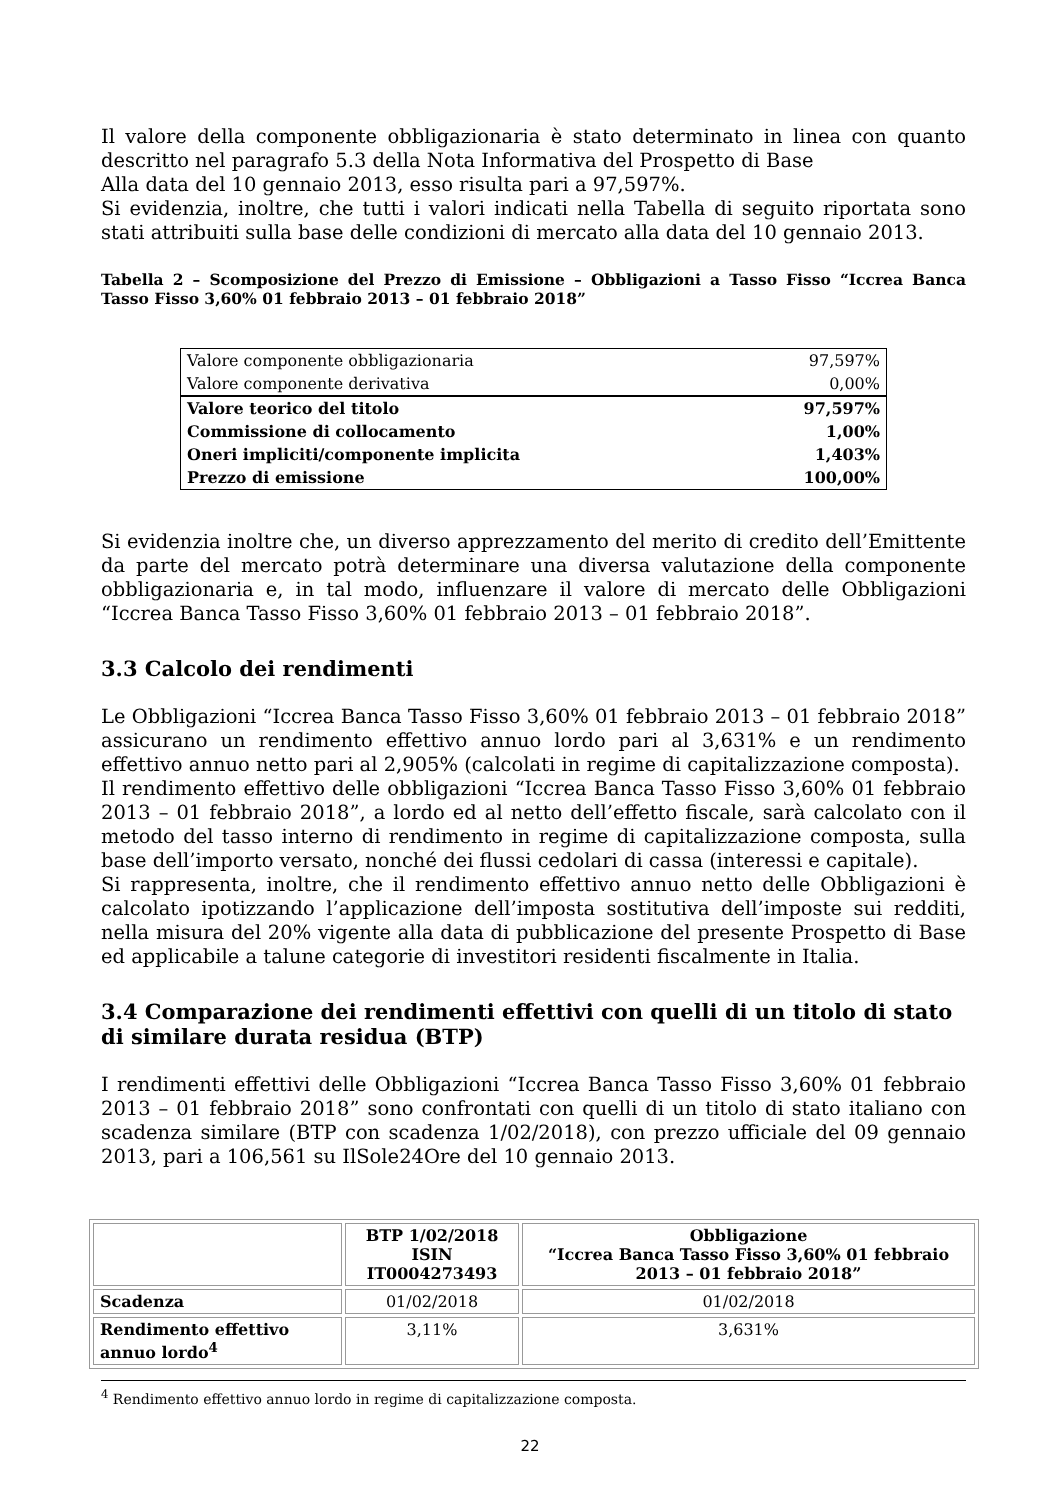Il valore della componente obbligazionaria è stato determinato in linea con quanto descritto nel paragrafo 5.3 della Nota Informativa del Prospetto di Base
Alla data del 10 gennaio 2013, esso risulta pari a 97,597%.
Si evidenzia, inoltre, che tutti i valori indicati nella Tabella di seguito riportata sono stati attribuiti sulla base delle condizioni di mercato alla data del 10 gennaio 2013.
Tabella 2 – Scomposizione del Prezzo di Emissione – Obbligazioni a Tasso Fisso “Iccrea Banca Tasso Fisso 3,60% 01 febbraio 2013 – 01 febbraio 2018”
| Valore componente obbligazionaria | 97,597% |
| Valore componente derivativa | 0,00% |
| Valore teorico del titolo | 97,597% |
| Commissione di collocamento | 1,00% |
| Oneri impliciti/componente implicita | 1,403% |
| Prezzo di emissione | 100,00% |
Si evidenzia inoltre che, un diverso apprezzamento del merito di credito dell’Emittente da parte del mercato potrà determinare una diversa valutazione della componente obbligazionaria e, in tal modo, influenzare il valore di mercato delle Obbligazioni “Iccrea Banca Tasso Fisso 3,60% 01 febbraio 2013 – 01 febbraio 2018”.
3.3 Calcolo dei rendimenti
Le Obbligazioni “Iccrea Banca Tasso Fisso 3,60% 01 febbraio 2013 – 01 febbraio 2018” assicurano un rendimento effettivo annuo lordo pari al 3,631% e un rendimento effettivo annuo netto pari al 2,905% (calcolati in regime di capitalizzazione composta).
Il rendimento effettivo delle obbligazioni “Iccrea Banca Tasso Fisso 3,60% 01 febbraio 2013 – 01 febbraio 2018”, a lordo ed al netto dell’effetto fiscale, sarà calcolato con il metodo del tasso interno di rendimento in regime di capitalizzazione composta, sulla base dell’importo versato, nonché dei flussi cedolari di cassa (interessi e capitale).
Si rappresenta, inoltre, che il rendimento effettivo annuo netto delle Obbligazioni è calcolato ipotizzando l’applicazione dell’imposta sostitutiva dell’imposte sui redditi, nella misura del 20% vigente alla data di pubblicazione del presente Prospetto di Base ed applicabile a talune categorie di investitori residenti fiscalmente in Italia.
3.4 Comparazione dei rendimenti effettivi con quelli di un titolo di stato di similare durata residua (BTP)
I rendimenti effettivi delle Obbligazioni “Iccrea Banca Tasso Fisso 3,60% 01 febbraio 2013 – 01 febbraio 2018” sono confrontati con quelli di un titolo di stato italiano con scadenza similare (BTP con scadenza 1/02/2018), con prezzo ufficiale del 09 gennaio 2013, pari a 106,561 su IlSole24Ore del 10 gennaio 2013.
| | BTP 1/02/2018 ISIN IT0004273493 | Obbligazione “Iccrea Banca Tasso Fisso 3,60% 01 febbraio 2013 – 01 febbraio 2018” |
| --- | --- | --- |
| Scadenza | 01/02/2018 | 01/02/2018 |
| Rendimento effettivo annuo lordo<sup>4</sup> | 3,11% | 3,631% |
<sup>4</sup> Rendimento effettivo annuo lordo in regime di capitalizzazione composta.
22